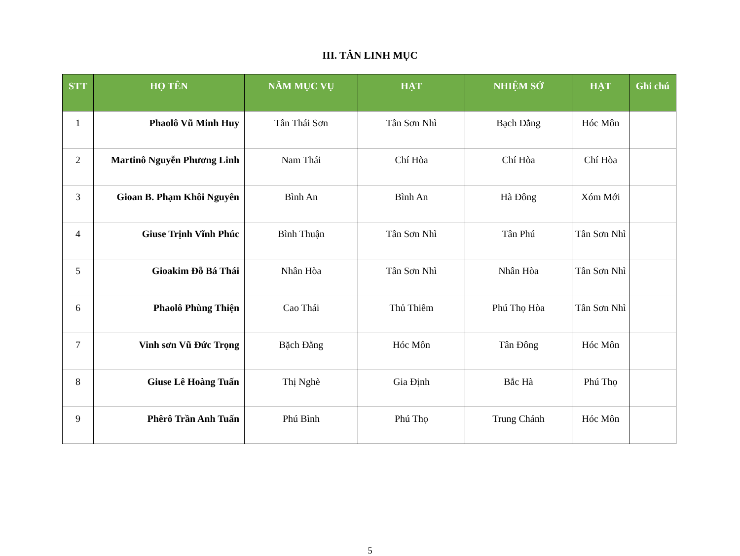III. TÂN LINH MỤC
| STT | HỌ TÊN | NĂM MỤC VỤ | HẠT | NHIỆM SỞ | HẠT | Ghi chú |
| --- | --- | --- | --- | --- | --- | --- |
| 1 | Phaolô Vũ Minh Huy | Tân Thái Sơn | Tân Sơn Nhì | Bạch Đằng | Hóc Môn | |
| 2 | Martinô Nguyễn Phương Linh | Nam Thái | Chí Hòa | Chí Hòa | Chí Hòa | |
| 3 | Gioan B. Phạm Khôi Nguyên | Bình An | Bình An | Hà Đông | Xóm Mới | |
| 4 | Giuse Trịnh Vĩnh Phúc | Bình Thuận | Tân Sơn Nhì | Tân Phú | Tân Sơn Nhì | |
| 5 | Gioakim Đỗ Bá Thái | Nhân Hòa | Tân Sơn Nhì | Nhân Hòa | Tân Sơn Nhì | |
| 6 | Phaolô Phùng Thiện | Cao Thái | Thủ Thiêm | Phú Thọ Hòa | Tân Sơn Nhì | |
| 7 | Vinh sơn Vũ Đức Trọng | Bặch Đằng | Hóc Môn | Tân Đông | Hóc Môn | |
| 8 | Giuse Lê Hoàng Tuấn | Thị Nghè | Gia Định | Bắc Hà | Phú Thọ | |
| 9 | Phêrô Trần Anh Tuấn | Phú Bình | Phú Thọ | Trung Chánh | Hóc Môn | |
5